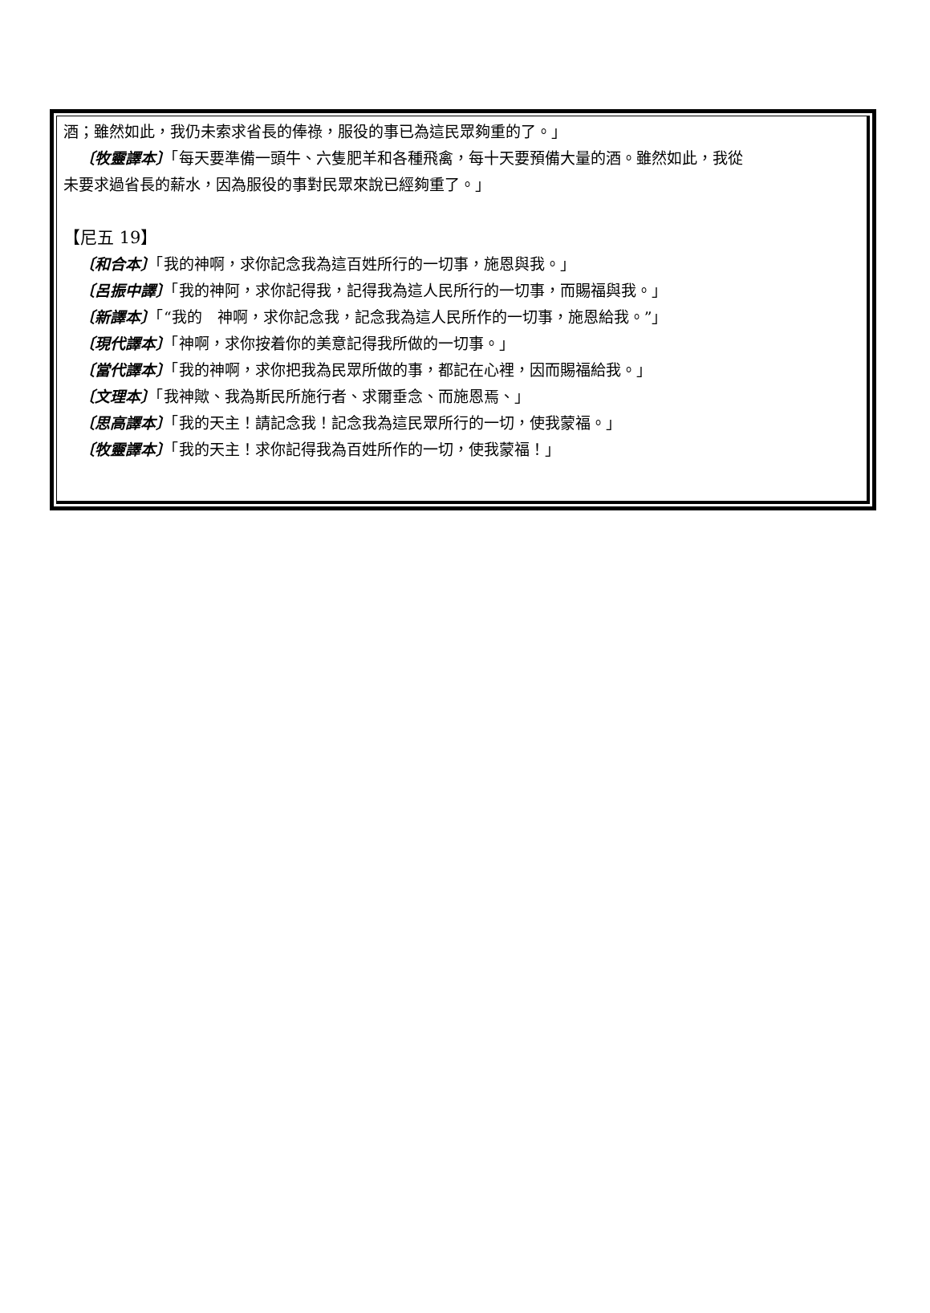酒；雖然如此，我仍未索求省長的俸祿，服役的事已為這民眾夠重的了。」
〔牧靈譯本〕「每天要準備一頭牛、六隻肥羊和各種飛禽，每十天要預備大量的酒。雖然如此，我從
未要求過省長的薪水，因為服役的事對民眾來說已經夠重了。」
【尼五 19】
〔和合本〕「我的神啊，求你記念我為這百姓所行的一切事，施恩與我。」
〔呂振中譯〕「我的神阿，求你記得我，記得我為這人民所行的一切事，而賜福與我。」
〔新譯本〕「“我的　神啊，求你記念我，記念我為這人民所作的一切事，施恩給我。”」
〔現代譯本〕「神啊，求你按着你的美意記得我所做的一切事。」
〔當代譯本〕「我的神啊，求你把我為民眾所做的事，都記在心裡，因而賜福給我。」
〔文理本〕「我神歟、我為斯民所施行者、求爾垂念、而施恩焉、」
〔思高譯本〕「我的天主！請記念我！記念我為這民眾所行的一切，使我蒙福。」
〔牧靈譯本〕「我的天主！求你記得我為百姓所作的一切，使我蒙福！」